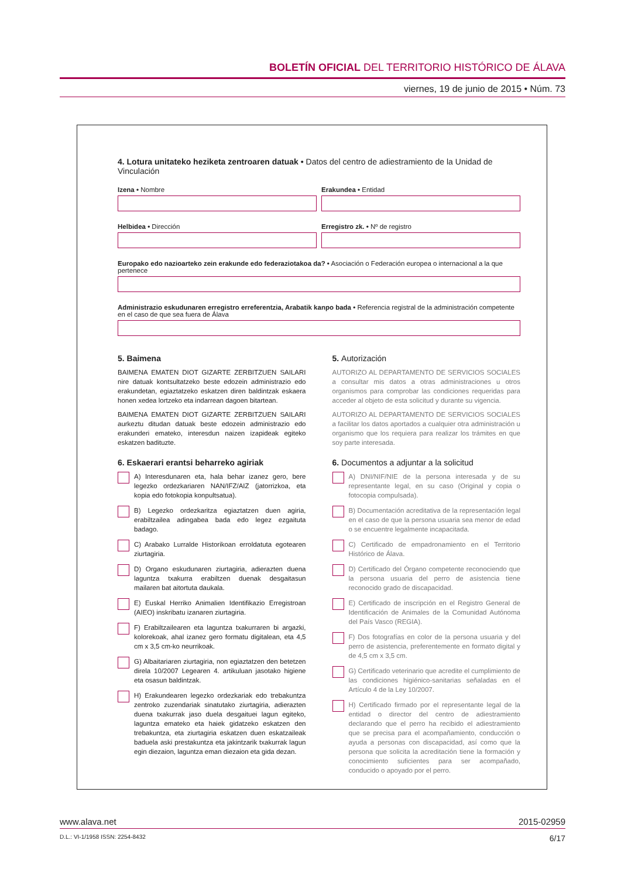BOLETÍN OFICIAL DEL TERRITORIO HISTÓRICO DE ÁLAVA
viernes, 19 de junio de 2015 • Núm. 73
4. Lotura unitateko heziketa zentroaren datuak • Datos del centro de adiestramiento de la Unidad de Vinculación
Izena • Nombre Erakundea • Entidad
Helbidea • Dirección Erregistro zk. • Nº de registro
Europako edo nazioarteko zein erakunde edo federaziotakoa da? • Asociación o Federación europea o internacional a la que pertenece
Administrazio eskudunaren erregistro erreferentzia, Arabatik kanpo bada • Referencia registral de la administración competente en el caso de que sea fuera de Álava
5. Baimena
BAIMENA EMATEN DIOT GIZARTE ZERBITZUEN SAILARI nire datuak kontsultatzeko beste edozein administrazio edo erakundetan, egiaztatzeko eskatzen diren baldintzak eskaera honen xedea lortzeko eta indarrean dagoen bitartean.
BAIMENA EMATEN DIOT GIZARTE ZERBITZUEN SAILARI aurkeztu ditudan datuak beste edozein administrazio edo erakunderi emateko, interesdun naizen izapideak egiteko eskatzen badituzte.
5. Autorización
AUTORIZO AL DEPARTAMENTO DE SERVICIOS SOCIALES a consultar mis datos a otras administraciones u otros organismos para comprobar las condiciones requeridas para acceder al objeto de esta solicitud y durante su vigencia.
AUTORIZO AL DEPARTAMENTO DE SERVICIOS SOCIALES a facilitar los datos aportados a cualquier otra administración u organismo que los requiera para realizar los trámites en que soy parte interesada.
6. Eskaerari erantsi beharreko agiriak
A) Interesdunaren eta, hala behar izanez gero, bere legezko ordezkariaren NAN/IFZ/AIZ (jatorrizkoa, eta kopia edo fotokopia konpultsatua).
B) Legezko ordezkaritza egiaztatzen duen agiria, erabiltzailea adingabea bada edo legez ezgaituta badago.
C) Arabako Lurralde Historikoan erroldatuta egotearen ziurtagiria.
D) Organo eskudunaren ziurtagiria, adierazten duena laguntza txakurra erabiltzen duenak desgaitasun mailaren bat aitortuta daukala.
E) Euskal Herriko Animalien Identifikazio Erregistroan (AIEO) inskribatu izanaren ziurtagiria.
F) Erabiltzailearen eta laguntza txakurraren bi argazki, kolorekoak, ahal izanez gero formatu digitalean, eta 4,5 cm x 3,5 cm-ko neurrikoak.
G) Albaitariaren ziurtagiria, non egiaztatzen den betetzen direla 10/2007 Legearen 4. artikuluan jasotako higiene eta osasun baldintzak.
H) Erakundearen legezko ordezkariak edo trebakuntza zentroko zuzendariak sinatutako ziurtagiria, adierazten duena txakurrak jaso duela desgaituei lagun egiteko, laguntza emateko eta haiek gidatzeko eskatzen den trebakuntza, eta ziurtagiria eskatzen duen eskatzaileak baduela aski prestakuntza eta jakintzarik txakurrak lagun egin diezaion, laguntza eman diezaion eta gida dezan.
6. Documentos a adjuntar a la solicitud
A) DNI/NIF/NIE de la persona interesada y de su representante legal, en su caso (Original y copia o fotocopia compulsada).
B) Documentación acreditativa de la representación legal en el caso de que la persona usuaria sea menor de edad o se encuentre legalmente incapacitada.
C) Certificado de empadronamiento en el Territorio Histórico de Álava.
D) Certificado del Órgano competente reconociendo que la persona usuaria del perro de asistencia tiene reconocido grado de discapacidad.
E) Certificado de inscripción en el Registro General de Identificación de Animales de la Comunidad Autónoma del País Vasco (REGIA).
F) Dos fotografías en color de la persona usuaria y del perro de asistencia, preferentemente en formato digital y de 4,5 cm x 3,5 cm.
G) Certificado veterinario que acredite el cumplimiento de las condiciones higiénico-sanitarias señaladas en el Artículo 4 de la Ley 10/2007.
H) Certificado firmado por el representante legal de la entidad o director del centro de adiestramiento declarando que el perro ha recibido el adiestramiento que se precisa para el acompañamiento, conducción o ayuda a personas con discapacidad, así como que la persona que solicita la acreditación tiene la formación y conocimiento suficientes para ser acompañado, conducido o apoyado por el perro.
www.alava.net 2015-02959
D.L.: VI-1/1958 ISSN: 2254-8432 6/17